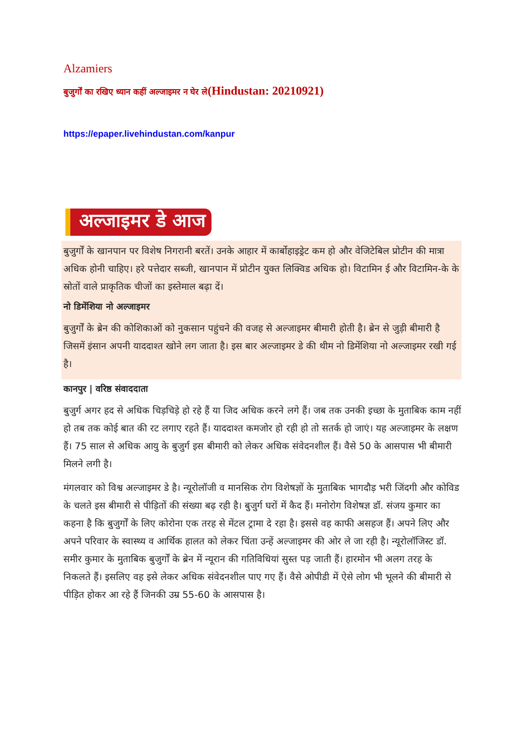Alzamiers
बुजुर्गों का रखिए ध्यान कहीं अल्जाइमर न घेर ले(Hindustan: 20210921)
https://epaper.livehindustan.com/kanpur
अल्जाइमर डे आज
बुजुर्गों के खानपान पर विशेष निगरानी बरतें। उनके आहार में कार्बोहाइड्रेट कम हो और वेजिटेबिल प्रोटीन की मात्रा अधिक होनी चाहिए। हरे पत्तेदार सब्जी, खानपान में प्रोटीन युक्त लिक्विड अधिक हो। विटामिन ई और विटामिन-के के स्रोतों वाले प्राकृतिक चीजों का इस्तेमाल बढ़ा दें।
नो डिमेंशिया नो अल्जाइमर
बुजुर्गों के ब्रेन की कोशिकाओं को नुकसान पहुंचने की वजह से अल्जाइमर बीमारी होती है। ब्रेन से जुड़ी बीमारी है जिसमें इंसान अपनी याददाश्त खोने लग जाता है। इस बार अल्जाइमर डे की थीम नो डिमेंशिया नो अल्जाइमर रखी गई है।
कानपुर | वरिष्ठ संवाददाता
बुजुर्ग अगर हद से अधिक चिड़चिड़े हो रहे हैं या जिद अधिक करने लगे हैं। जब तक उनकी इच्छा के मुताबिक काम नहीं हो तब तक कोई बात की रट लगाए रहते हैं। याददाश्त कमजोर हो रही हो तो सतर्क हो जाएं। यह अल्जाइमर के लक्षण हैं। 75 साल से अधिक आयु के बुजुर्ग इस बीमारी को लेकर अधिक संवेदनशील हैं। वैसे 50 के आसपास भी बीमारी मिलने लगी है।
मंगलवार को विश्व अल्जाइमर डे है। न्यूरोलॉजी व मानसिक रोग विशेषज्ञों के मुताबिक भागदौड़ भरी जिंदगी और कोविड के चलते इस बीमारी से पीड़ितों की संख्या बढ़ रही है। बुजुर्ग घरों में कैद हैं। मनोरोग विशेषज्ञ डॉ. संजय कुमार का कहना है कि बुजुर्गों के लिए कोरोना एक तरह से मेंटल ट्रामा दे रहा है। इससे वह काफी असहज हैं। अपने लिए और अपने परिवार के स्वास्थ्य व आर्थिक हालत को लेकर चिंता उन्हें अल्जाइमर की ओर ले जा रही है। न्यूरोलॉजिस्ट डॉ. समीर कुमार के मुताबिक बुजुर्गों के ब्रेन में न्यूरान की गतिविधियां सुस्त पड़ जाती हैं। हारमोन भी अलग तरह के निकलते हैं। इसलिए वह इसे लेकर अधिक संवेदनशील पाए गए हैं। वैसे ओपीडी में ऐसे लोग भी भूलने की बीमारी से पीड़ित होकर आ रहे हैं जिनकी उम्र 55-60 के आसपास है।